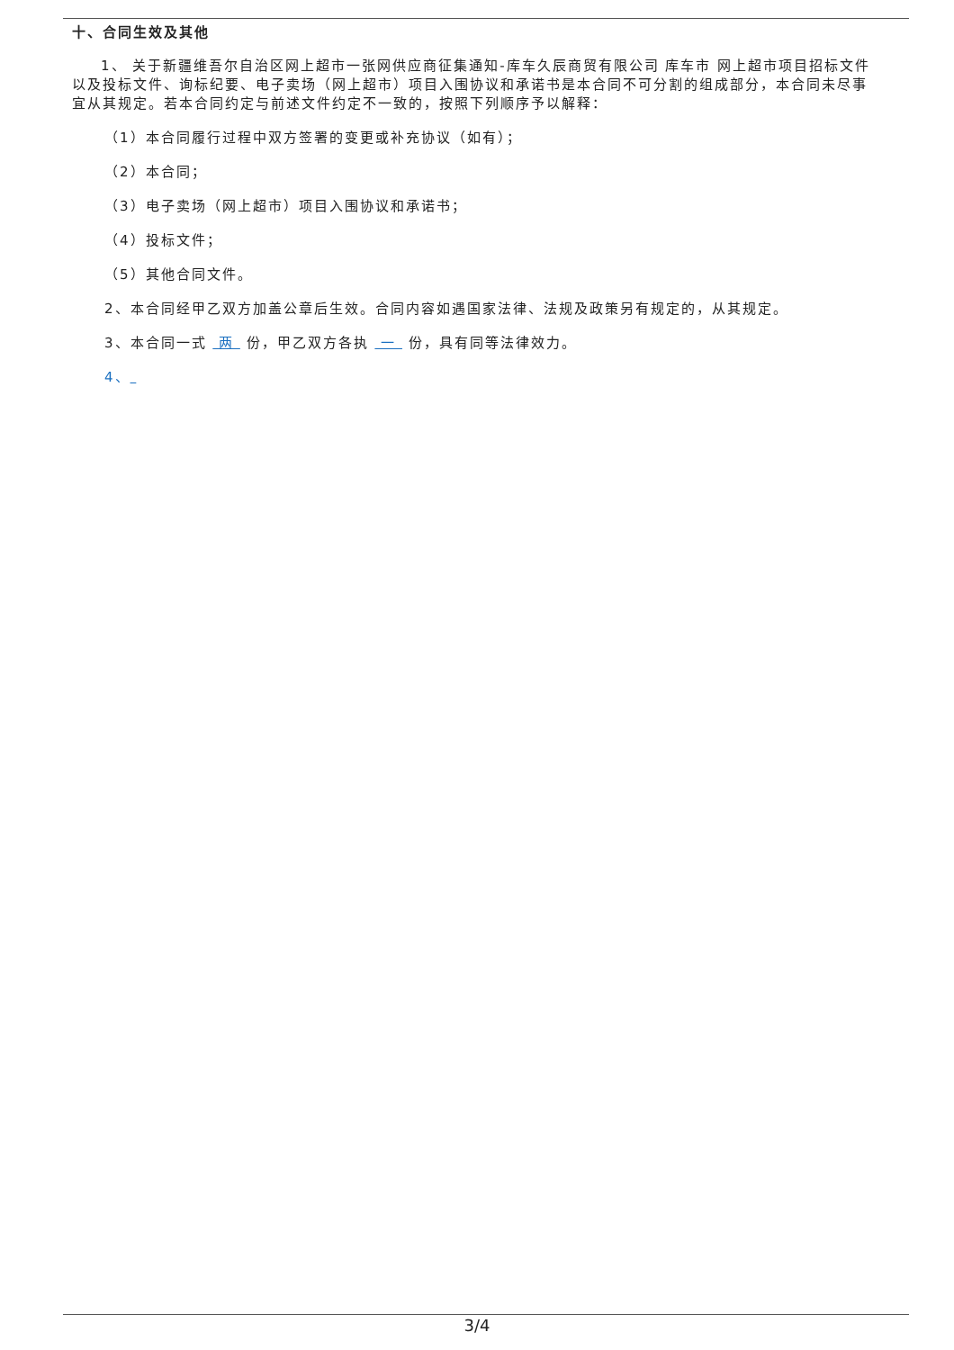十、合同生效及其他
1、 关于新疆维吾尔自治区网上超市一张网供应商征集通知-库车久辰商贸有限公司 库车市 网上超市项目招标文件以及投标文件、询标纪要、电子卖场（网上超市）项目入围协议和承诺书是本合同不可分割的组成部分，本合同未尽事宜从其规定。若本合同约定与前述文件约定不一致的，按照下列顺序予以解释：
（1）本合同履行过程中双方签署的变更或补充协议（如有）；
（2）本合同；
（3）电子卖场（网上超市）项目入围协议和承诺书；
（4）投标文件；
（5）其他合同文件。
2、本合同经甲乙双方加盖公章后生效。合同内容如遇国家法律、法规及政策另有规定的，从其规定。
3、本合同一式 两 份，甲乙双方各执 一 份，具有同等法律效力。
4、
3/4